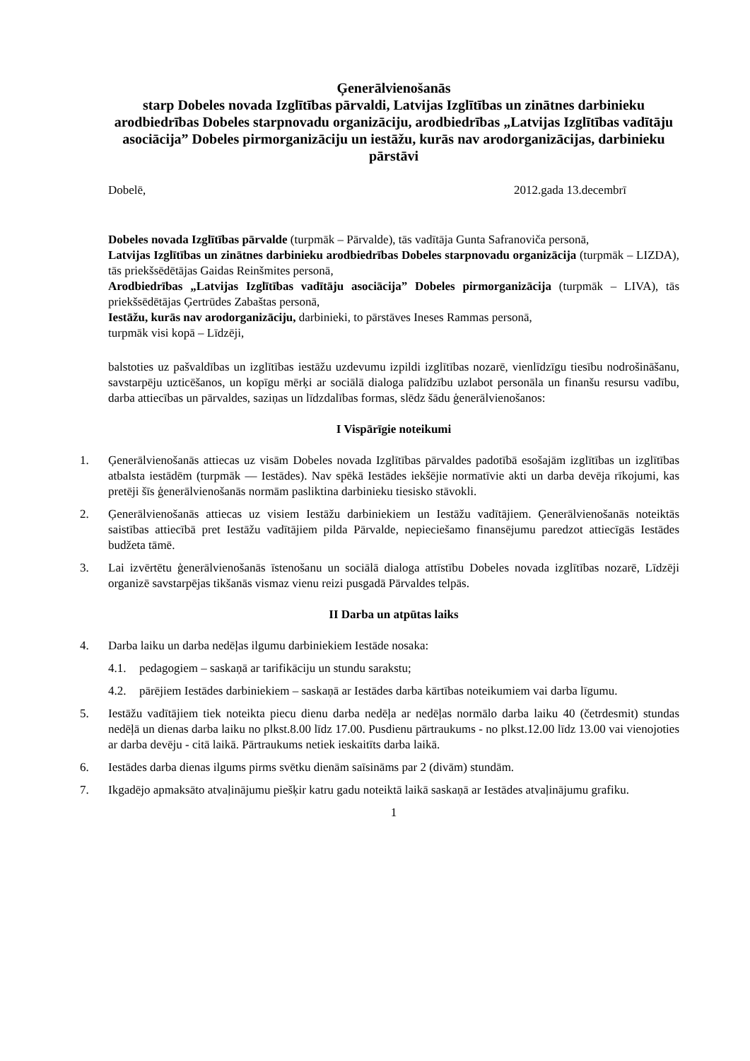Ģenerālvienošanās
starp Dobeles novada Izglītības pārvaldi, Latvijas Izglītības un zinātnes darbinieku arodbiedrības Dobeles starpnovadu organizāciju, arodbiedrības „Latvijas Izglītības vadītāju asociācija” Dobeles pirmorganizāciju un iestāžu, kurās nav arodorganizācijas, darbinieku pārstāvi
Dobelē, 2012.gada 13.decembrī
Dobeles novada Izglītības pārvalde (turpmāk – Pārvalde), tās vadītāja Gunta Safranoviča personā,
Latvijas Izglītības un zinātnes darbinieku arodbiedrības Dobeles starpnovadu organizācija (turpmāk – LIZDA), tās priekšsēdētājas Gaidas Reinšmites personā,
Arodbiedrības „Latvijas Izglītības vadītāju asociācija” Dobeles pirmorganizācija (turpmāk – LIVA), tās priekšsēdētājas Ģertrūdes Zabaštas personā,
Iestāžu, kurās nav arodorganizāciju, darbinieki, to pārstāves Ineses Rammas personā,
turpmāk visi kopā – Līdzēji,
balstoties uz pašvaldības un izglītības iestāžu uzdevumu izpildi izglītības nozarē, vienlīdzīgu tiesību nodrošināšanu, savstarpēju uzticēšanos, un kopīgu mērķi ar sociālā dialoga palīdzību uzlabot personāla un finanšu resursu vadību, darba attiecības un pārvaldes, saziņas un līdzdalības formas, slēdz šādu ģenerālvienošanos:
I Vispārīgie noteikumi
1. Ģenerālvienošanās attiecas uz visām Dobeles novada Izglītības pārvaldes padotībā esošajām izglītības un izglītības atbalsta iestādēm (turpmāk — Iestādes). Nav spēkā Iestādes iekšējie normatīvie akti un darba devēja rīkojumi, kas pretēji šīs ģenerālvienošanās normām pasliktina darbinieku tiesisko stāvokli.
2. Ģenerālvienošanās attiecas uz visiem Iestāžu darbiniekiem un Iestāžu vadītājiem. Ģenerālvienošanās noteiktās saistības attiecībā pret Iestāžu vadītājiem pilda Pārvalde, nepieciešamo finansējumu paredzot attiecīgās Iestādes budžeta tāmē.
3. Lai izvērtētu ģenerālvienošanās īstenošanu un sociālā dialoga attīstību Dobeles novada izglītības nozarē, Līdzēji organizē savstarpējas tikšanās vismaz vienu reizi pusgadā Pārvaldes telpās.
II Darba un atpūtas laiks
4. Darba laiku un darba nedēļas ilgumu darbiniekiem Iestāde nosaka:
4.1. pedagogiem – saskaņā ar tarifikāciju un stundu sarakstu;
4.2. pārējiem Iestādes darbiniekiem – saskaņā ar Iestādes darba kārtības noteikumiem vai darba līgumu.
5. Iestāžu vadītājiem tiek noteikta piecu dienu darba nedēļa ar nedēļas normālo darba laiku 40 (četrdesmit) stundas nedēļā un dienas darba laiku no plkst.8.00 līdz 17.00. Pusdienu pārtraukums - no plkst.12.00 līdz 13.00 vai vienojoties ar darba devēju - citā laikā. Pārtraukums netiek ieskaitīts darba laikā.
6. Iestādes darba dienas ilgums pirms svētku dienām saīsināms par 2 (divām) stundām.
7. Ikgadējo apmaksāto atvaļinājumu piešķir katru gadu noteiktā laikā saskaņā ar Iestādes atvaļinājumu grafiku.
1